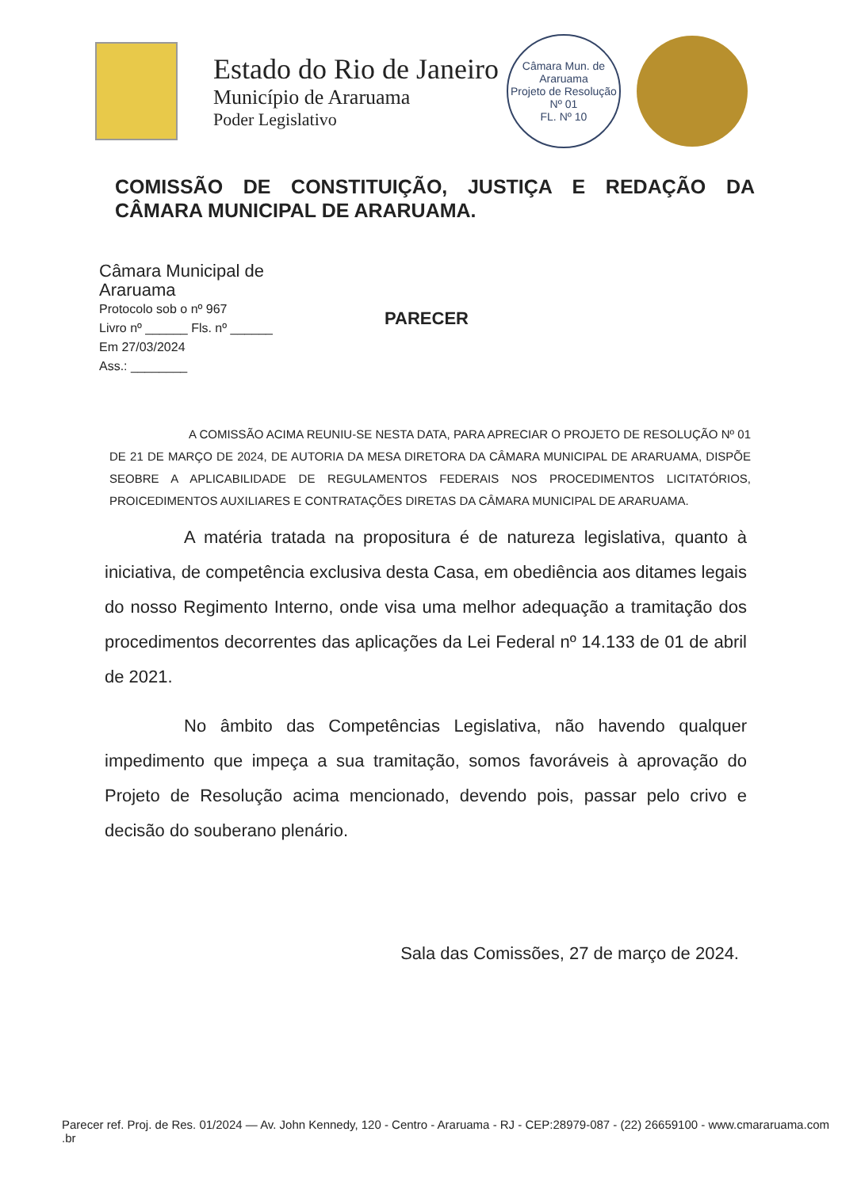Estado do Rio de Janeiro
Município de Araruama
Poder Legislativo
Câmara Mun. de Araruama
Projeto de Resolução
Nº 01
FL. Nº 10
COMISSÃO DE CONSTITUIÇÃO, JUSTIÇA E REDAÇÃO DA CÂMARA MUNICIPAL DE ARARUAMA.
Câmara Municipal de Araruama
Protocolo sob o nº 967
Livro nº ______ Fls. nº ______
Em 27/03/2024
Ass.: ________
PARECER
A COMISSÃO ACIMA REUNIU-SE NESTA DATA, PARA APRECIAR O PROJETO DE RESOLUÇÃO Nº 01 DE 21 DE MARÇO DE 2024, DE AUTORIA DA MESA DIRETORA DA CÂMARA MUNICIPAL DE ARARUAMA, DISPÕE SEOBRE A APLICABILIDADE DE REGULAMENTOS FEDERAIS NOS PROCEDIMENTOS LICITATÓRIOS, PROICEDIMENTOS AUXILIARES E CONTRATAÇÕES DIRETAS DA CÂMARA MUNICIPAL DE ARARUAMA.
A matéria tratada na propositura é de natureza legislativa, quanto à iniciativa, de competência exclusiva desta Casa, em obediência aos ditames legais do nosso Regimento Interno, onde visa uma melhor adequação a tramitação dos procedimentos decorrentes das aplicações da Lei Federal nº 14.133 de 01 de abril de 2021.
No âmbito das Competências Legislativa, não havendo qualquer impedimento que impeça a sua tramitação, somos favoráveis à aprovação do Projeto de Resolução acima mencionado, devendo pois, passar pelo crivo e decisão do souberano plenário.
Sala das Comissões, 27 de março de 2024.
Parecer ref. Proj. de Res. 01/2024 — Av. John Kennedy, 120 - Centro - Araruama - RJ - CEP:28979-087 - (22) 26659100 - www.cmararuama.com .br